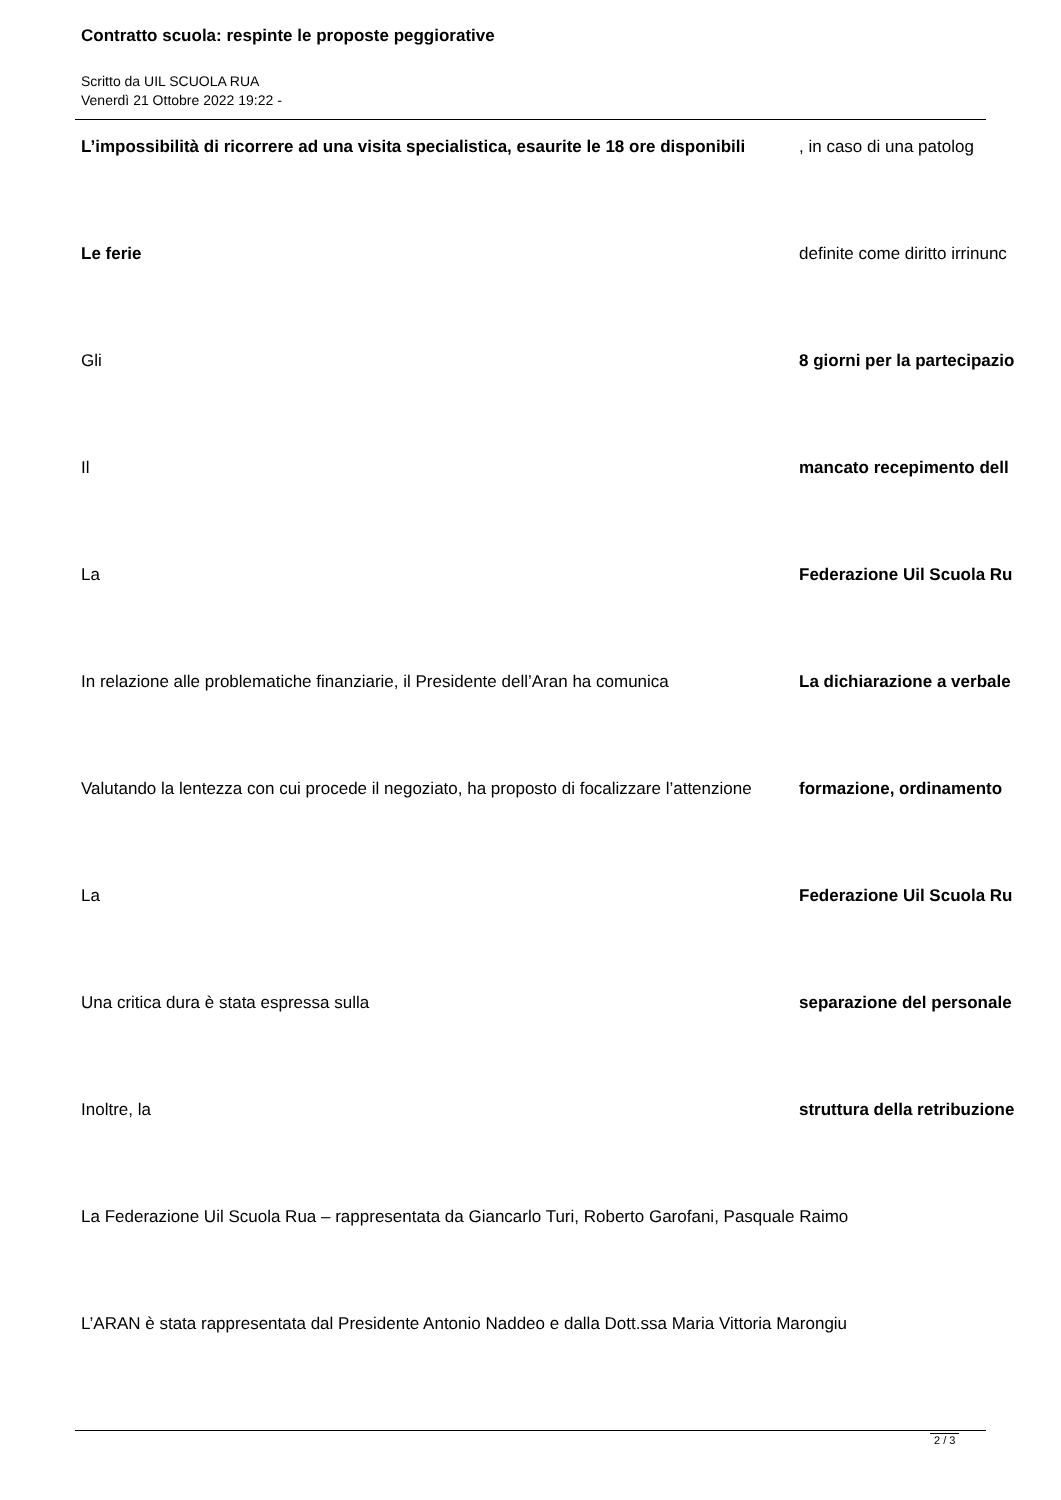Contratto scuola: respinte le proposte peggiorative
Scritto da UIL SCUOLA RUA
Venerdì 21 Ottobre 2022 19:22 -
L’impossibilità di ricorrere ad una visita specialistica, esaurite le 18 ore disponibili
, in caso di una patolog
Le ferie definite come diritto irrinunc
Gli 8 giorni per la partecipazio
Il mancato recepimento dell
La Federazione Uil Scuola Ru
In relazione alle problematiche finanziarie, il Presidente dell’Aran ha comunica
La dichiarazione a verbale
Valutando la lentezza con cui procede il negoziato, ha proposto di focalizzare l’attenzione
formazione, ordinamento
La Federazione Uil Scuola Ru
Una critica dura è stata espressa sulla separazione del personale
Inoltre, la struttura della retribuzione
La Federazione Uil Scuola Rua – rappresentata da Giancarlo Turi, Roberto Garofani, Pasquale Raimo
L’ARAN è stata rappresentata dal Presidente Antonio Naddeo e dalla Dott.ssa Maria Vittoria Marongiu
2 / 3